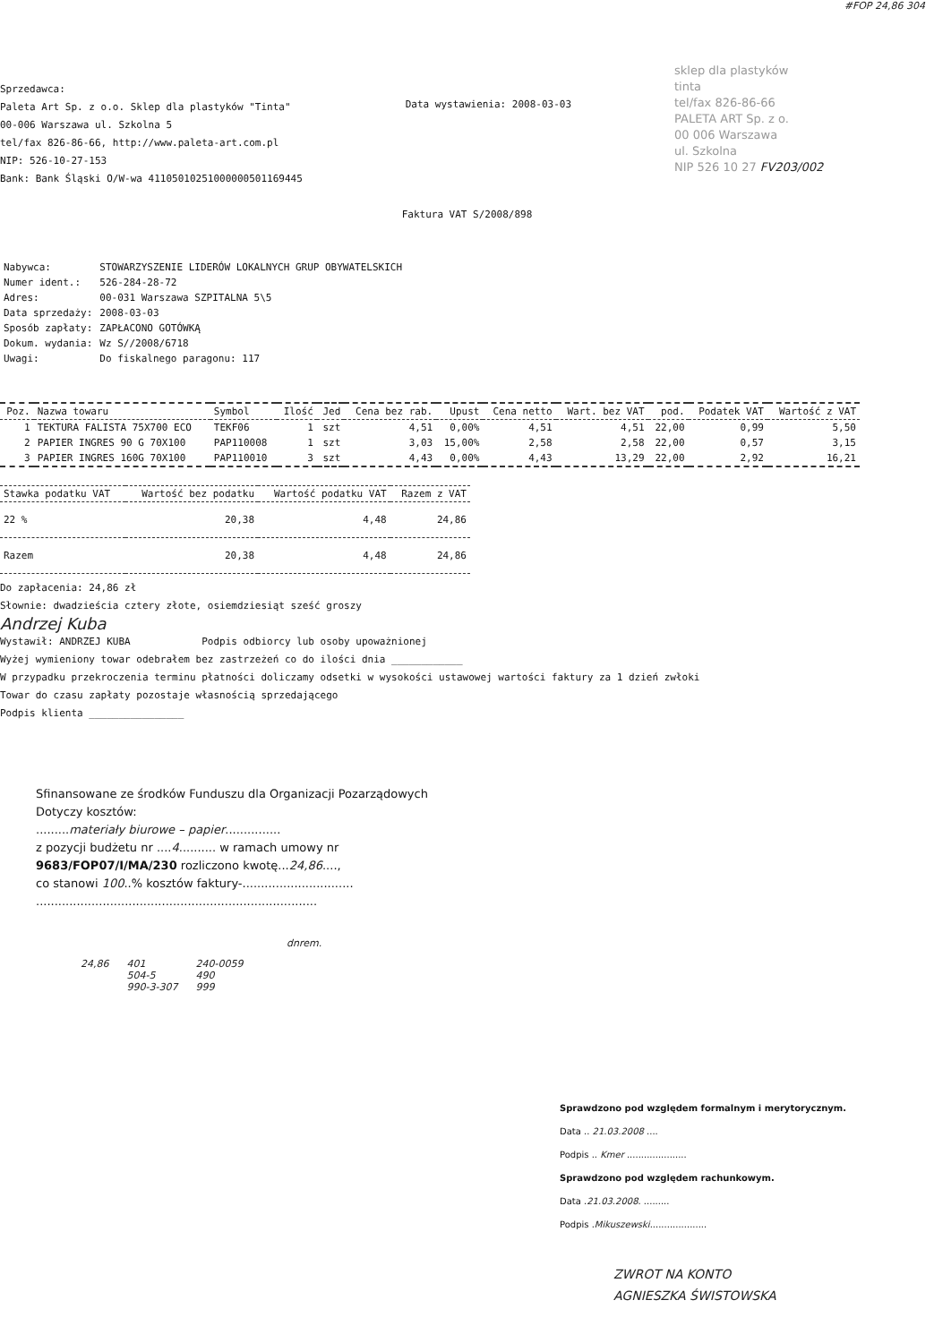#FOP 24,86 304
Sprzedawca:
Paleta Art Sp. z o.o. Sklep dla plastyków "Tinta"
00-006 Warszawa ul. Szkolna 5
tel/fax 826-86-66, http://www.paleta-art.com.pl
NIP: 526-10-27-153
Bank: Bank Śląski O/W-wa 41105010251000000501169445
Data wystawienia: 2008-03-03
sklep dla plastyków
tinta
tel/fax 826-86-66
PALETA ART Sp. z o.
00 006 Warszawa
ul. Szkolna
NIP 526 10 27 FV203/002
Faktura VAT S/2008/898
| Nabywca: | STOWARZYSZENIE LIDERÓW LOKALNYCH GRUP OBYWATELSKICH |
| Numer ident.: | 526-284-28-72 |
| Adres: | 00-031 Warszawa SZPITALNA 5\5 |
| Data sprzedaży: | 2008-03-03 |
| Sposób zapłaty: | ZAPŁACONO GOTÓWKĄ |
| Dokum. wydania: | Wz S//2008/6718 |
| Uwagi: | Do fiskalnego paragonu: 117 |
| Poz. | Nazwa towaru | Symbol | Ilość | Jed | Cena bez rab. | Upust | Cena netto | Wart. bez VAT | pod. | Podatek VAT | Wartość z VAT |
| --- | --- | --- | --- | --- | --- | --- | --- | --- | --- | --- | --- |
| 1 | TEKTURA FALISTA 75X700 ECO | TEKF06 | 1 | szt | 4,51 | 0,00% | 4,51 | 4,51 | 22,00 | 0,99 | 5,50 |
| 2 | PAPIER INGRES 90 G 70X100 | PAP110008 | 1 | szt | 3,03 | 15,00% | 2,58 | 2,58 | 22,00 | 0,57 | 3,15 |
| 3 | PAPIER INGRES 160G 70X100 | PAP110010 | 3 | szt | 4,43 | 0,00% | 4,43 | 13,29 | 22,00 | 2,92 | 16,21 |
| Stawka podatku VAT | Wartość bez podatku | Wartość podatku VAT | Razem z VAT |
| --- | --- | --- | --- |
| 22 % | 20,38 | 4,48 | 24,86 |
| Razem | 20,38 | 4,48 | 24,86 |
Do zapłacenia: 24,86 zł
Słownie: dwadzieścia cztery złote, osiemdziesiąt sześć groszy
Andrzej Kuba
Wystawił: ANDRZEJ KUBA Podpis odbiorcy lub osoby upoważnionej
Wyżej wymieniony towar odebrałem bez zastrzeżeń co do ilości dnia ____________
W przypadku przekroczenia terminu płatności doliczamy odsetki w wysokości ustawowej wartości faktury za 1 dzień zwłoki
Towar do czasu zapłaty pozostaje własnością sprzedającego
Podpis klienta ________________
Sfinansowane ze środków Funduszu dla Organizacji Pozarządowych
Dotyczy kosztów:
.........materiały biurowe – papier...............
z pozycji budżetu nr ....4.......... w ramach umowy nr
9683/FOP07/I/MA/230 rozliczono kwotę...24,86....,
co stanowi 100..% kosztów faktury-..............................
............................................................................
dnrem.
24,86 401
504-5
990-3-307 240-0059
490
999
Sprawdzono pod względem formalnym i merytorycznym.
Data .. 21.03.2008 ....
Podpis .. Kmer .....................
Sprawdzono pod względem rachunkowym.
Data .21.03.2008. .........
Podpis .Mikuszewski....................
ZWROT NA KONTO
AGNIESZKA ŚWISTOWSKA